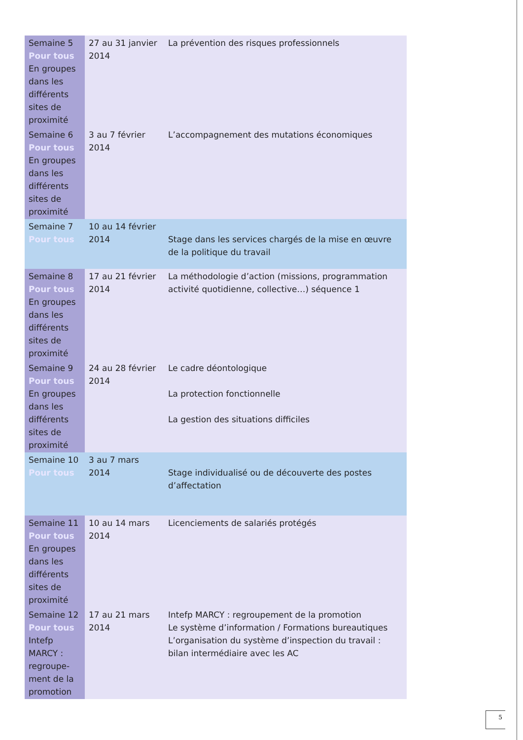| Semaine 5 Pour tous En groupes dans les différents sites de proximité | 27 au 31 janvier 2014 | La prévention des risques professionnels |
| Semaine 6 Pour tous En groupes dans les différents sites de proximité | 3 au 7 février 2014 | L’accompagnement des mutations économiques |
| Semaine 7 Pour tous | 10 au 14 février 2014 | Stage dans les services chargés de la mise en œuvre de la politique du travail |
| Semaine 8 Pour tous En groupes dans les différents sites de proximité | 17 au 21 février 2014 | La méthodologie d’action (missions, programmation activité quotidienne, collective…) séquence 1 |
| Semaine 9 Pour tous En groupes dans les différents sites de proximité | 24 au 28 février 2014 | Le cadre déontologique La protection fonctionnelle La gestion des situations difficiles |
| Semaine 10 Pour tous | 3 au 7 mars 2014 | Stage individualisé ou de découverte des postes d’affectation |
| Semaine 11 Pour tous En groupes dans les différents sites de proximité | 10 au 14 mars 2014 | Licenciements de salariés protégés |
| Semaine 12 Pour tous Intefp MARCY : regroupe-ment de la promotion | 17 au 21 mars 2014 | Intefp MARCY : regroupement de la promotion Le système d’information / Formations bureautiques L’organisation du système d’inspection du travail : bilan intermédiaire avec les AC |
5